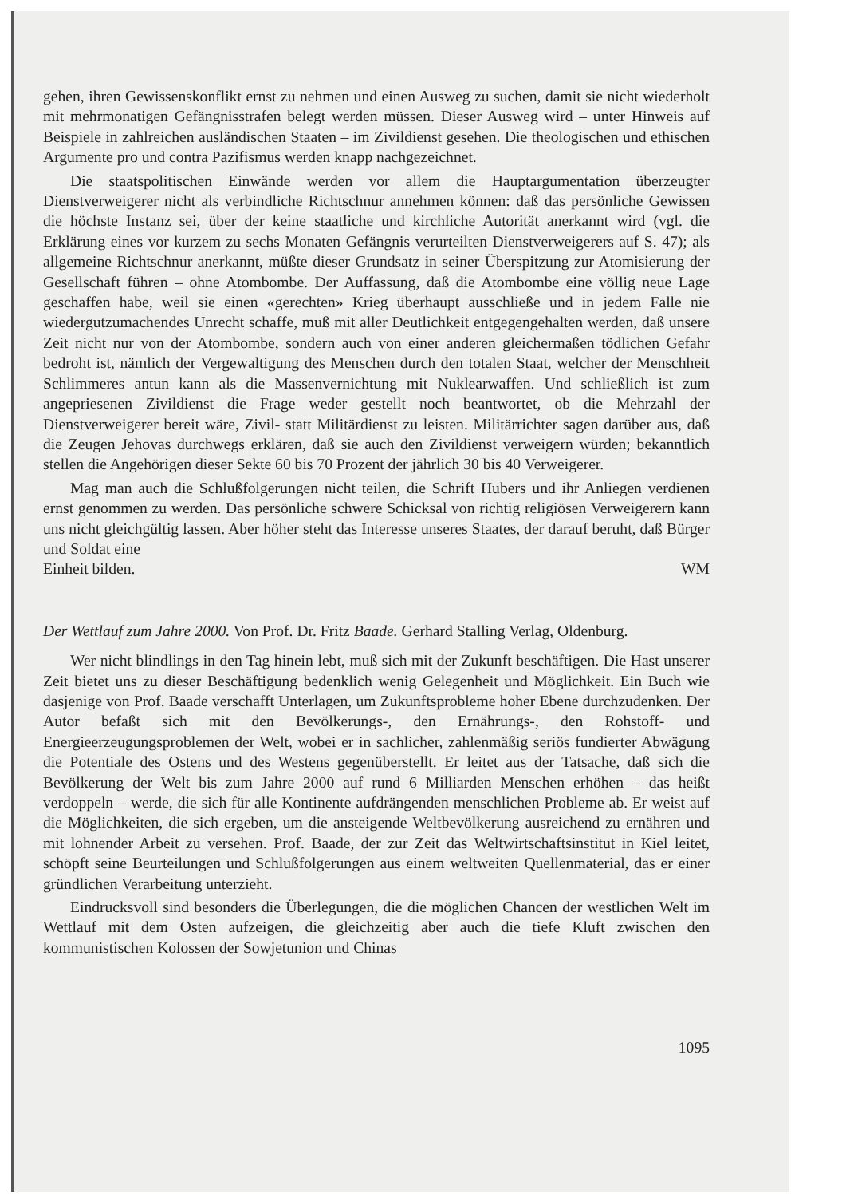gehen, ihren Gewissenskonflikt ernst zu nehmen und einen Ausweg zu suchen, damit sie nicht wiederholt mit mehrmonatigen Gefängnisstrafen belegt werden müssen. Dieser Ausweg wird – unter Hinweis auf Beispiele in zahlreichen ausländischen Staaten – im Zivildienst gesehen. Die theologischen und ethischen Argumente pro und contra Pazifismus werden knapp nachgezeichnet.
Die staatspolitischen Einwände werden vor allem die Hauptargumentation überzeugter Dienstverweigerer nicht als verbindliche Richtschnur annehmen können: daß das persönliche Gewissen die höchste Instanz sei, über der keine staatliche und kirchliche Autorität anerkannt wird (vgl. die Erklärung eines vor kurzem zu sechs Monaten Gefängnis verurteilten Dienstverweigerers auf S. 47); als allgemeine Richtschnur anerkannt, müßte dieser Grundsatz in seiner Überspitzung zur Atomisierung der Gesellschaft führen – ohne Atombombe. Der Auffassung, daß die Atombombe eine völlig neue Lage geschaffen habe, weil sie einen «gerechten» Krieg überhaupt ausschließe und in jedem Falle nie wiedergutzumachendes Unrecht schaffe, muß mit aller Deutlichkeit entgegengehalten werden, daß unsere Zeit nicht nur von der Atombombe, sondern auch von einer anderen gleichermaßen tödlichen Gefahr bedroht ist, nämlich der Vergewaltigung des Menschen durch den totalen Staat, welcher der Menschheit Schlimmeres antun kann als die Massenvernichtung mit Nuklearwaffen. Und schließlich ist zum angepriesenen Zivildienst die Frage weder gestellt noch beantwortet, ob die Mehrzahl der Dienstverweigerer bereit wäre, Zivil- statt Militärdienst zu leisten. Militärrichter sagen darüber aus, daß die Zeugen Jehovas durchwegs erklären, daß sie auch den Zivildienst verweigern würden; bekanntlich stellen die Angehörigen dieser Sekte 60 bis 70 Prozent der jährlich 30 bis 40 Verweigerer.
Mag man auch die Schlußfolgerungen nicht teilen, die Schrift Hubers und ihr Anliegen verdienen ernst genommen zu werden. Das persönliche schwere Schicksal von richtig religiösen Verweigerern kann uns nicht gleichgültig lassen. Aber höher steht das Interesse unseres Staates, der darauf beruht, daß Bürger und Soldat eine
Einheit bilden. WM
Der Wettlauf zum Jahre 2000. Von Prof. Dr. Fritz Baade. Gerhard Stalling Verlag, Oldenburg.
Wer nicht blindlings in den Tag hinein lebt, muß sich mit der Zukunft beschäftigen. Die Hast unserer Zeit bietet uns zu dieser Beschäftigung bedenklich wenig Gelegenheit und Möglichkeit. Ein Buch wie dasjenige von Prof. Baade verschafft Unterlagen, um Zukunftsprobleme hoher Ebene durchzudenken. Der Autor befaßt sich mit den Bevölkerungs-, den Ernährungs-, den Rohstoff- und Energieerzeugungsproblemen der Welt, wobei er in sachlicher, zahlenmäßig seriös fundierter Abwägung die Potentiale des Ostens und des Westens gegenüberstellt. Er leitet aus der Tatsache, daß sich die Bevölkerung der Welt bis zum Jahre 2000 auf rund 6 Milliarden Menschen erhöhen – das heißt verdoppeln – werde, die sich für alle Kontinente aufdrängenden menschlichen Probleme ab. Er weist auf die Möglichkeiten, die sich ergeben, um die ansteigende Weltbevölkerung ausreichend zu ernähren und mit lohnender Arbeit zu versehen. Prof. Baade, der zur Zeit das Weltwirtschaftsinstitut in Kiel leitet, schöpft seine Beurteilungen und Schlußfolgerungen aus einem weltweiten Quellenmaterial, das er einer gründlichen Verarbeitung unterzieht.
Eindrucksvoll sind besonders die Überlegungen, die die möglichen Chancen der westlichen Welt im Wettlauf mit dem Osten aufzeigen, die gleichzeitig aber auch die tiefe Kluft zwischen den kommunistischen Kolossen der Sowjetunion und Chinas
1095